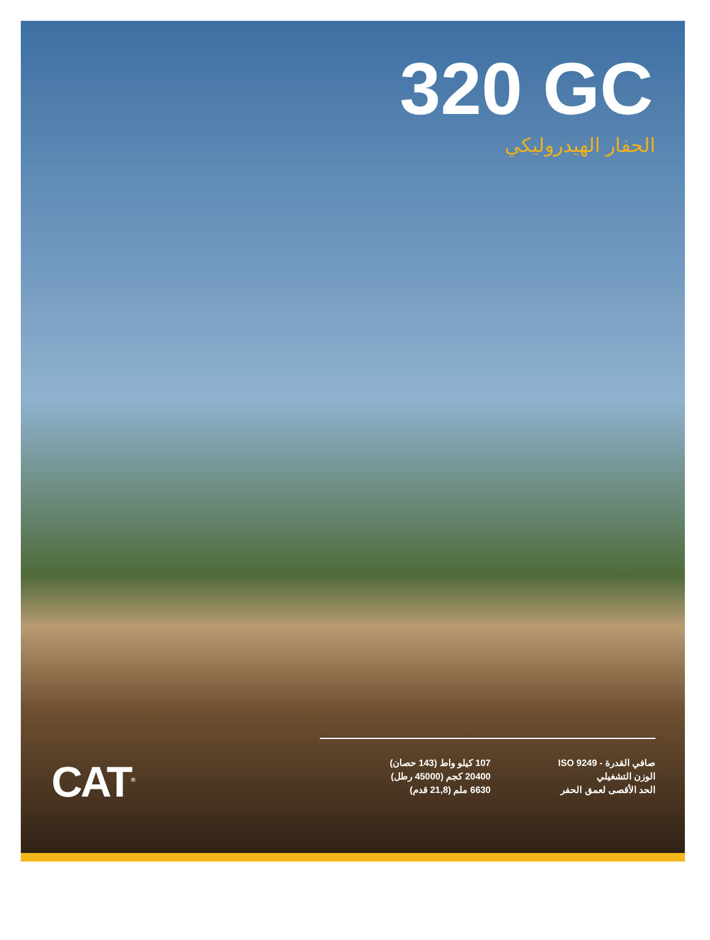320 GC
الحفار الهيدروليكي
| صافي القدرة - ISO 9249 | 107 كيلو واط (143 حصان) |
| الوزن التشغيلي | 20400 كجم (45000 رطل) |
| الحد الأقصى لعمق الحفر | 6630 ملم (21,8 قدم) |
CAT<sup>®</sup>